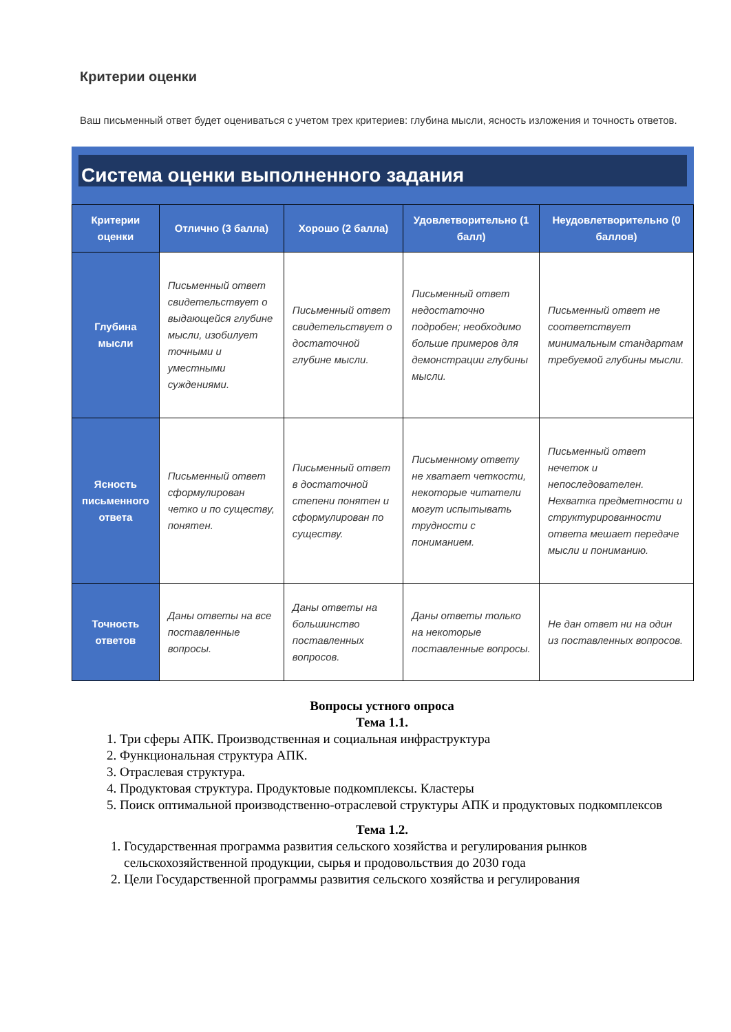Критерии оценки
Ваш письменный ответ будет оцениваться с учетом трех критериев: глубина мысли, ясность изложения и точность ответов.
Система оценки выполненного задания
| Критерии оценки | Отлично (3 балла) | Хорошо (2 балла) | Удовлетворительно (1 балл) | Неудовлетворительно (0 баллов) |
| --- | --- | --- | --- | --- |
| Глубина мысли | Письменный ответ свидетельствует о выдающейся глубине мысли, изобилует точными и уместными суждениями. | Письменный ответ свидетельствует о достаточной глубине мысли. | Письменный ответ недостаточно подробен; необходимо больше примеров для демонстрации глубины мысли. | Письменный ответ не соответствует минимальным стандартам требуемой глубины мысли. |
| Ясность письменного ответа | Письменный ответ сформулирован четко и по существу, понятен. | Письменный ответ в достаточной степени понятен и сформулирован по существу. | Письменному ответу не хватает четкости, некоторые читатели могут испытывать трудности с пониманием. | Письменный ответ нечеток и непоследователен. Нехватка предметности и структурированности ответа мешает передаче мысли и пониманию. |
| Точность ответов | Даны ответы на все поставленные вопросы. | Даны ответы на большинство поставленных вопросов. | Даны ответы только на некоторые поставленные вопросы. | Не дан ответ ни на один из поставленных вопросов. |
Вопросы устного опроса
Тема 1.1.
1. Три сферы АПК. Производственная и социальная инфраструктура
2. Функциональная структура АПК.
3. Отраслевая структура.
4. Продуктовая структура. Продуктовые подкомплексы. Кластеры
5. Поиск оптимальной производственно-отраслевой структуры АПК и продуктовых подкомплексов
Тема 1.2.
1. Государственная программа развития сельского хозяйства и регулирования рынков сельскохозяйственной продукции, сырья и продовольствия до 2030 года
2. Цели Государственной программы развития сельского хозяйства и регулирования